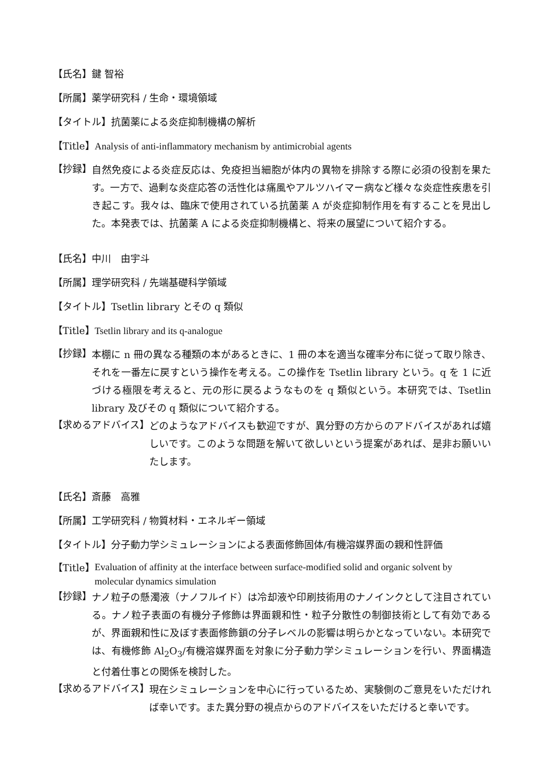【氏名】鍵 智裕
【所属】薬学研究科 / 生命・環境領域
【タイトル】抗菌薬による炎症抑制機構の解析
【Title】Analysis of anti-inflammatory mechanism by antimicrobial agents
【抄録】 自然免疫による炎症反応は、免疫担当細胞が体内の異物を排除する際に必須の役割を果たす。一方で、過剰な炎症応答の活性化は痛風やアルツハイマー病など様々な炎症性疾患を引き起こす。我々は、臨床で使用されている抗菌薬 A が炎症抑制作用を有することを見出した。本発表では、抗菌薬 A による炎症抑制機構と、将来の展望について紹介する。
【氏名】中川　由宇斗
【所属】理学研究科 / 先端基礎科学領域
【タイトル】Tsetlin library とその q 類似
【Title】Tsetlin library and its q-analogue
【抄録】 本棚に n 冊の異なる種類の本があるときに、1 冊の本を適当な確率分布に従って取り除き、それを一番左に戻すという操作を考える。この操作を Tsetlin library という。q を 1 に近づける極限を考えると、元の形に戻るようなものを q 類似という。本研究では、Tsetlin library 及びその q 類似について紹介する。
【求めるアドバイス】 どのようなアドバイスも歓迎ですが、異分野の方からのアドバイスがあれば嬉しいです。このような問題を解いて欲しいという提案があれば、是非お願いいたします。
【氏名】斎藤　高雅
【所属】工学研究科 / 物質材料・エネルギー領域
【タイトル】分子動力学シミュレーションによる表面修飾固体/有機溶媒界面の親和性評価
【Title】 Evaluation of affinity at the interface between surface-modified solid and organic solvent by molecular dynamics simulation
【抄録】 ナノ粒子の懸濁液（ナノフルイド）は冷却液や印刷技術用のナノインクとして注目されている。ナノ粒子表面の有機分子修飾は界面親和性・粒子分散性の制御技術として有効であるが、界面親和性に及ぼす表面修飾鎖の分子レベルの影響は明らかとなっていない。本研究では、有機修飾 Al<sub>2</sub>O<sub>3</sub>/有機溶媒界面を対象に分子動力学シミュレーションを行い、界面構造と付着仕事との関係を検討した。
【求めるアドバイス】 現在シミュレーションを中心に行っているため、実験側のご意見をいただければ幸いです。また異分野の視点からのアドバイスをいただけると幸いです。